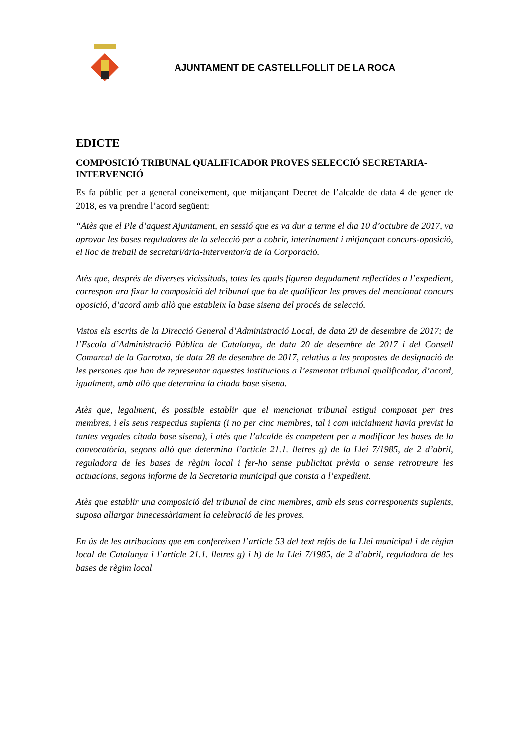AJUNTAMENT DE CASTELLFOLLIT DE LA ROCA
EDICTE
COMPOSICIÓ TRIBUNAL QUALIFICADOR PROVES SELECCIÓ SECRETARIA-INTERVENCIÓ
Es fa públic per a general coneixement, que mitjançant Decret de l’alcalde de data 4 de gener de 2018, es va prendre l’acord següent:
“Atès que el Ple d’aquest Ajuntament, en sessió que es va dur a terme el dia 10 d’octubre de 2017, va aprovar les bases reguladores de la selecció per a cobrir, interinament i mitjançant concurs-oposició, el lloc de treball de secretari/ària-interventor/a de la Corporació.
Atès que, després de diverses vicissituds, totes les quals figuren degudament reflectides a l’expedient, correspon ara fixar la composició del tribunal que ha de qualificar les proves del mencionat concurs oposició, d’acord amb allò que estableix la base sisena del procés de selecció.
Vistos els escrits de la Direcció General d’Administració Local, de data 20 de desembre de 2017; de l’Escola d’Administració Pública de Catalunya, de data 20 de desembre de 2017 i del Consell Comarcal de la Garrotxa, de data 28 de desembre de 2017, relatius a les propostes de designació de les persones que han de representar aquestes institucions a l’esmentat tribunal qualificador, d’acord, igualment, amb allò que determina la citada base sisena.
Atès que, legalment, és possible establir que el mencionat tribunal estigui composat per tres membres, i els seus respectius suplents (i no per cinc membres, tal i com inicialment havia previst la tantes vegades citada base sisena), i atès que l’alcalde és competent per a modificar les bases de la convocatòria, segons allò que determina l’article 21.1. lletres g) de la Llei 7/1985, de 2 d’abril, reguladora de les bases de règim local i fer-ho sense publicitat prèvia o sense retrotreure les actuacions, segons informe de la Secretaria municipal que consta a l’expedient.
Atès que establir una composició del tribunal de cinc membres, amb els seus corresponents suplents, suposa allargar innecessàriament la celebració de les proves.
En ús de les atribucions que em confereixen l’article 53 del text refós de la Llei municipal i de règim local de Catalunya i l’article 21.1. lletres g) i h) de la Llei 7/1985, de 2 d’abril, reguladora de les bases de règim local